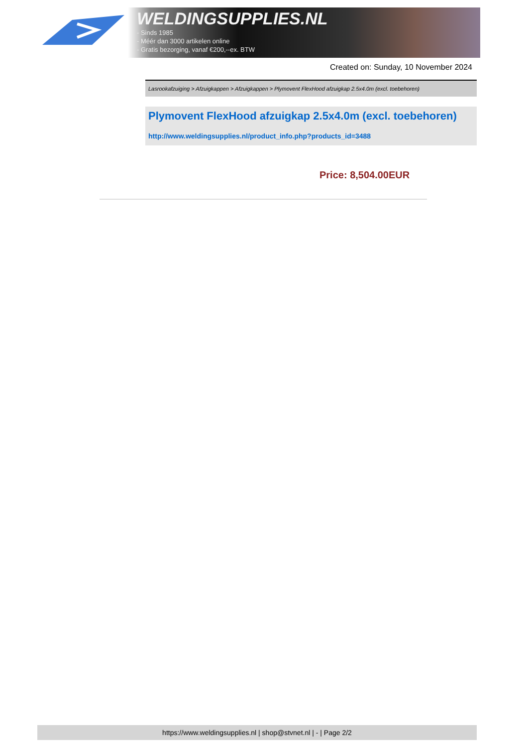WELDINGSUPPLIES.NL
- Sinds 1985
- Méér dan 3000 artikelen online
- Gratis bezorging, vanaf €200,--ex. BTW
Created on: Sunday, 10 November 2024
Lasrookafzuiging > Afzuigkappen > Afzuigkappen > Plymovent FlexHood afzuigkap 2.5x4.0m (excl. toebehoren)
Plymovent FlexHood afzuigkap 2.5x4.0m (excl. toebehoren)
http://www.weldingsupplies.nl/product_info.php?products_id=3488
Price: 8,504.00EUR
https://www.weldingsupplies.nl | shop@stvnet.nl | - | Page 2/2